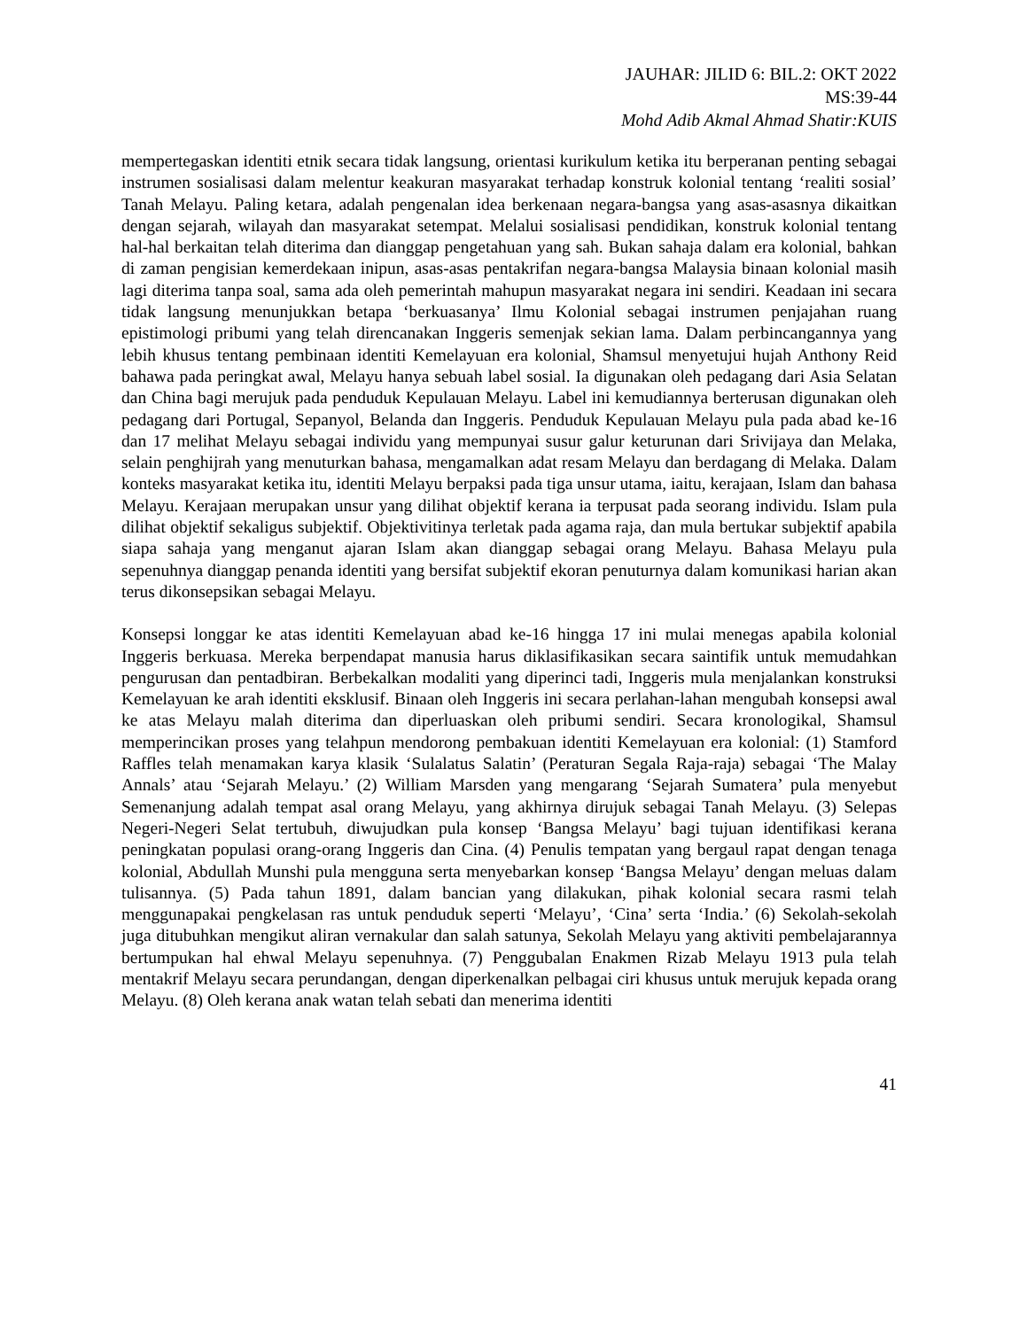JAUHAR: JILID 6: BIL.2: OKT 2022
MS:39-44
Mohd Adib Akmal Ahmad Shatir:KUIS
mempertegaskan identiti etnik secara tidak langsung, orientasi kurikulum ketika itu berperanan penting sebagai instrumen sosialisasi dalam melentur keakuran masyarakat terhadap konstruk kolonial tentang ‘realiti sosial’ Tanah Melayu. Paling ketara, adalah pengenalan idea berkenaan negara-bangsa yang asas-asasnya dikaitkan dengan sejarah, wilayah dan masyarakat setempat. Melalui sosialisasi pendidikan, konstruk kolonial tentang hal-hal berkaitan telah diterima dan dianggap pengetahuan yang sah. Bukan sahaja dalam era kolonial, bahkan di zaman pengisian kemerdekaan inipun, asas-asas pentakrifan negara-bangsa Malaysia binaan kolonial masih lagi diterima tanpa soal, sama ada oleh pemerintah mahupun masyarakat negara ini sendiri. Keadaan ini secara tidak langsung menunjukkan betapa ‘berkuasanya’ Ilmu Kolonial sebagai instrumen penjajahan ruang epistimologi pribumi yang telah direncanakan Inggeris semenjak sekian lama. Dalam perbincangannya yang lebih khusus tentang pembinaan identiti Kemelayuan era kolonial, Shamsul menyetujui hujah Anthony Reid bahawa pada peringkat awal, Melayu hanya sebuah label sosial. Ia digunakan oleh pedagang dari Asia Selatan dan China bagi merujuk pada penduduk Kepulauan Melayu. Label ini kemudiannya berterusan digunakan oleh pedagang dari Portugal, Sepanyol, Belanda dan Inggeris. Penduduk Kepulauan Melayu pula pada abad ke-16 dan 17 melihat Melayu sebagai individu yang mempunyai susur galur keturunan dari Srivijaya dan Melaka, selain penghijrah yang menuturkan bahasa, mengamalkan adat resam Melayu dan berdagang di Melaka. Dalam konteks masyarakat ketika itu, identiti Melayu berpaksi pada tiga unsur utama, iaitu, kerajaan, Islam dan bahasa Melayu. Kerajaan merupakan unsur yang dilihat objektif kerana ia terpusat pada seorang individu. Islam pula dilihat objektif sekaligus subjektif. Objektivitinya terletak pada agama raja, dan mula bertukar subjektif apabila siapa sahaja yang menganut ajaran Islam akan dianggap sebagai orang Melayu. Bahasa Melayu pula sepenuhnya dianggap penanda identiti yang bersifat subjektif ekoran penuturnya dalam komunikasi harian akan terus dikonsepsikan sebagai Melayu.
Konsepsi longgar ke atas identiti Kemelayuan abad ke-16 hingga 17 ini mulai menegas apabila kolonial Inggeris berkuasa. Mereka berpendapat manusia harus diklasifikasikan secara saintifik untuk memudahkan pengurusan dan pentadbiran. Berbekalkan modaliti yang diperinci tadi, Inggeris mula menjalankan konstruksi Kemelayuan ke arah identiti eksklusif. Binaan oleh Inggeris ini secara perlahan-lahan mengubah konsepsi awal ke atas Melayu malah diterima dan diperluaskan oleh pribumi sendiri. Secara kronologikal, Shamsul memperincikan proses yang telahpun mendorong pembakuan identiti Kemelayuan era kolonial: (1) Stamford Raffles telah menamakan karya klasik ‘Sulalatus Salatin’ (Peraturan Segala Raja-raja) sebagai ‘The Malay Annals’ atau ‘Sejarah Melayu.’ (2) William Marsden yang mengarang ‘Sejarah Sumatera’ pula menyebut Semenanjung adalah tempat asal orang Melayu, yang akhirnya dirujuk sebagai Tanah Melayu. (3) Selepas Negeri-Negeri Selat tertubuh, diwujudkan pula konsep ‘Bangsa Melayu’ bagi tujuan identifikasi kerana peningkatan populasi orang-orang Inggeris dan Cina. (4) Penulis tempatan yang bergaul rapat dengan tenaga kolonial, Abdullah Munshi pula mengguna serta menyebarkan konsep ‘Bangsa Melayu’ dengan meluas dalam tulisannya. (5) Pada tahun 1891, dalam bancian yang dilakukan, pihak kolonial secara rasmi telah menggunapakai pengkelasan ras untuk penduduk seperti ‘Melayu’, ‘Cina’ serta ‘India.’ (6) Sekolah-sekolah juga ditubuhkan mengikut aliran vernakular dan salah satunya, Sekolah Melayu yang aktiviti pembelajarannya bertumpukan hal ehwal Melayu sepenuhnya. (7) Penggubalan Enakmen Rizab Melayu 1913 pula telah mentakrif Melayu secara perundangan, dengan diperkenalkan pelbagai ciri khusus untuk merujuk kepada orang Melayu. (8) Oleh kerana anak watan telah sebati dan menerima identiti
41